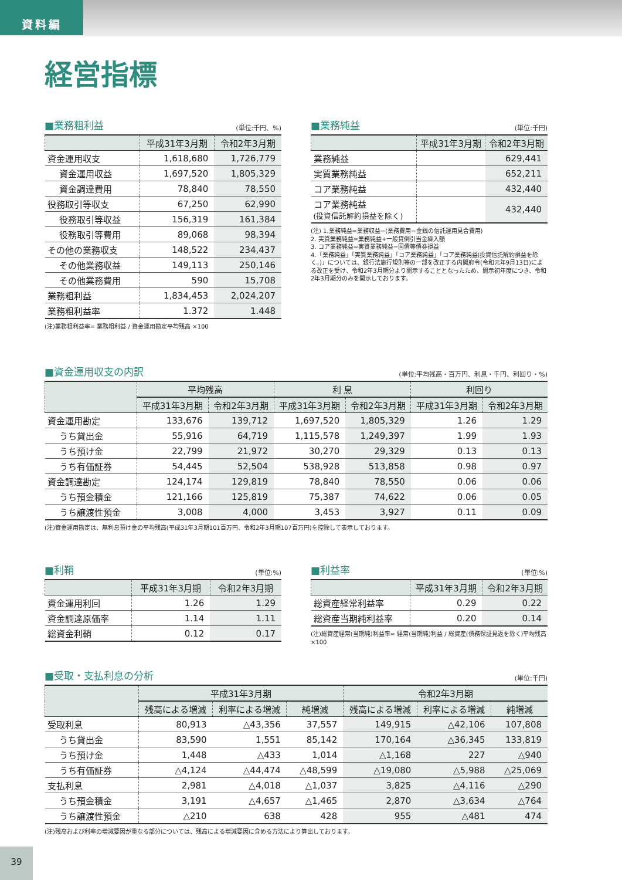資料編
経営指標
■業務粗利益 (単位:千円、%)
| | 平成31年3月期 | 令和2年3月期 |
| --- | --- | --- |
| 資金運用収支 | 1,618,680 | 1,726,779 |
| 資金運用収益 | 1,697,520 | 1,805,329 |
| 資金調達費用 | 78,840 | 78,550 |
| 役務取引等収支 | 67,250 | 62,990 |
| 役務取引等収益 | 156,319 | 161,384 |
| 役務取引等費用 | 89,068 | 98,394 |
| その他の業務収支 | 148,522 | 234,437 |
| その他業務収益 | 149,113 | 250,146 |
| その他業務費用 | 590 | 15,708 |
| 業務粗利益 | 1,834,453 | 2,024,207 |
| 業務粗利益率 | 1.372 | 1.448 |
(注)業務粗利益率= 業務粗利益 / 資金運用勘定平均残高 ×100
■業務純益 (単位:千円)
| | 平成31年3月期 | 令和2年3月期 |
| --- | --- | --- |
| 業務純益 | | 629,441 |
| 実質業務純益 | | 652,211 |
| コア業務純益 | | 432,440 |
| コア業務純益 (投資信託解約損益を除く) | | 432,440 |
(注) 1.業務純益=業務収益−(業務費用−金銭の信託運用見合費用)
2. 実質業務純益=業務純益+一般貸倒引当金繰入額
3. コア業務純益=実質業務純益−国債等債券損益
4.「業務純益」「実質業務純益」「コア業務純益」「コア業務純益(投資信託解約損益を除く。)」については、銀行法施行規則等の一部を改正する内閣府令(令和元年9月13日)による改正を受け、令和2年3月期分より開示することとなったため、開示初年度につき、令和2年3月期分のみを開示しております。
■資金運用収支の内訳 (単位:平均残高・百万円、利息・千円、利回り・%)
| | 平均残高 | | 利 息 | | 利回り | |
| --- | --- | --- | --- | --- | --- | --- |
| | 平成31年3月期 | 令和2年3月期 | 平成31年3月期 | 令和2年3月期 | 平成31年3月期 | 令和2年3月期 |
| 資金運用勘定 | 133,676 | 139,712 | 1,697,520 | 1,805,329 | 1.26 | 1.29 |
| うち貸出金 | 55,916 | 64,719 | 1,115,578 | 1,249,397 | 1.99 | 1.93 |
| うち預け金 | 22,799 | 21,972 | 30,270 | 29,329 | 0.13 | 0.13 |
| うち有価証券 | 54,445 | 52,504 | 538,928 | 513,858 | 0.98 | 0.97 |
| 資金調達勘定 | 124,174 | 129,819 | 78,840 | 78,550 | 0.06 | 0.06 |
| うち預金積金 | 121,166 | 125,819 | 75,387 | 74,622 | 0.06 | 0.05 |
| うち譲渡性預金 | 3,008 | 4,000 | 3,453 | 3,927 | 0.11 | 0.09 |
(注)資金運用勘定は、無利息預け金の平均残高(平成31年3月期101百万円、令和2年3月期107百万円)を控除して表示しております。
■利鞘 (単位:%)
| | 平成31年3月期 | 令和2年3月期 |
| --- | --- | --- |
| 資金運用利回 | 1.26 | 1.29 |
| 資金調達原価率 | 1.14 | 1.11 |
| 総資金利鞘 | 0.12 | 0.17 |
■利益率 (単位:%)
| | 平成31年3月期 | 令和2年3月期 |
| --- | --- | --- |
| 総資産経常利益率 | 0.29 | 0.22 |
| 総資産当期純利益率 | 0.20 | 0.14 |
(注)総資産経常(当期純)利益率= 経常(当期純)利益 / 総資産(債務保証見返を除く)平均残高 ×100
■受取・支払利息の分析 (単位:千円)
| | 平成31年3月期 | | | 令和2年3月期 | | |
| --- | --- | --- | --- | --- | --- | --- |
| | 残高による増減 | 利率による増減 | 純増減 | 残高による増減 | 利率による増減 | 純増減 |
| 受取利息 | 80,913 | △43,356 | 37,557 | 149,915 | △42,106 | 107,808 |
| うち貸出金 | 83,590 | 1,551 | 85,142 | 170,164 | △36,345 | 133,819 |
| うち預け金 | 1,448 | △433 | 1,014 | △1,168 | 227 | △940 |
| うち有価証券 | △4,124 | △44,474 | △48,599 | △19,080 | △5,988 | △25,069 |
| 支払利息 | 2,981 | △4,018 | △1,037 | 3,825 | △4,116 | △290 |
| うち預金積金 | 3,191 | △4,657 | △1,465 | 2,870 | △3,634 | △764 |
| うち譲渡性預金 | △210 | 638 | 428 | 955 | △481 | 474 |
(注)残高および利率の増減要因が重なる部分については、残高による増減要因に含める方法により算出しております。
39